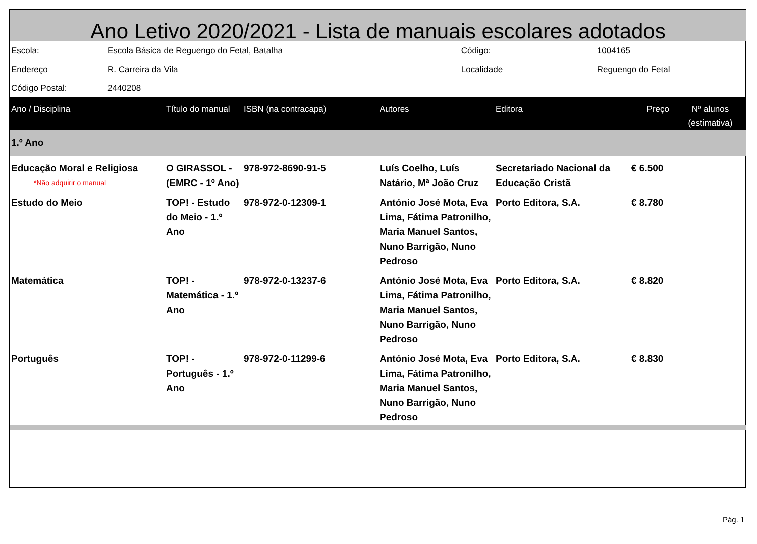Ano Letivo 2020/2021 - Lista de manuais escolares adotados
| Escola: | Escola Básica de Reguengo do Fetal, Batalha | Código: | 1004165 |
| Endereço | R. Carreira da Vila | Localidade | Reguengo do Fetal |
| Código Postal: | 2440208 | | |
| Ano / Disciplina | Título do manual | ISBN (na contracapa) | Autores | Editora | Preço | Nº alunos (estimativa) |
| --- | --- | --- | --- | --- | --- | --- |
| 1.º Ano | | | | | | |
| Educação Moral e Religiosa *Não adquirir o manual | O GIRASSOL - (EMRC - 1º Ano) | 978-972-8690-91-5 | Luís Coelho, Luís Natário, Mª João Cruz | Secretariado Nacional da Educação Cristã | € 6.500 | |
| Estudo do Meio | TOP! - Estudo do Meio - 1.º Ano | 978-972-0-12309-1 | António José Mota, Eva Lima, Fátima Patronilho, Maria Manuel Santos, Nuno Barrigão, Nuno Pedroso | Porto Editora, S.A. | € 8.780 | |
| Matemática | TOP! - Matemática - 1.º Ano | 978-972-0-13237-6 | António José Mota, Eva Lima, Fátima Patronilho, Maria Manuel Santos, Nuno Barrigão, Nuno Pedroso | Porto Editora, S.A. | € 8.820 | |
| Português | TOP! - Português - 1.º Ano | 978-972-0-11299-6 | António José Mota, Eva Lima, Fátima Patronilho, Maria Manuel Santos, Nuno Barrigão, Nuno Pedroso | Porto Editora, S.A. | € 8.830 | |
Pág. 1